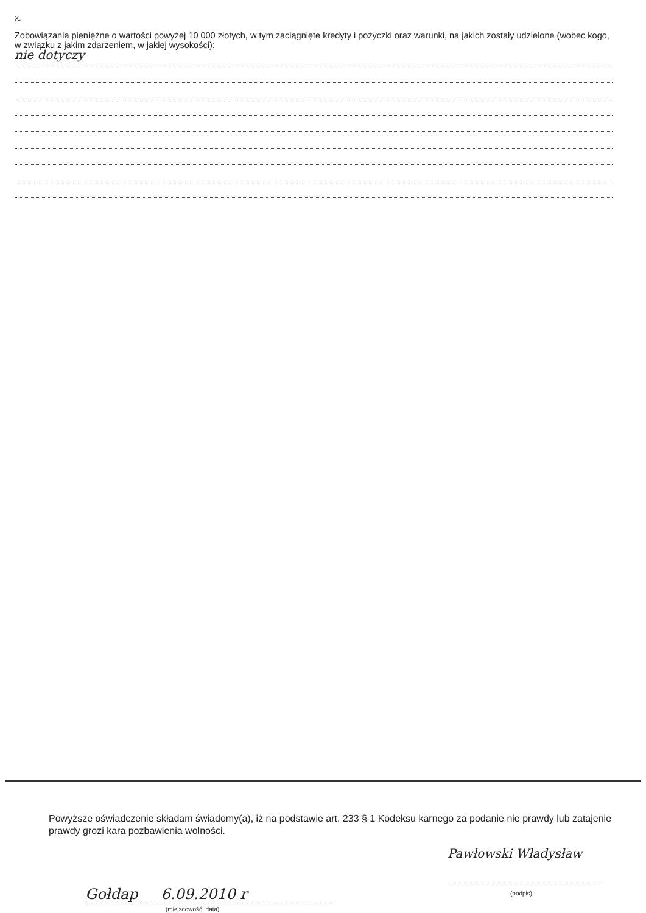X.
Zobowiązania pieniężne o wartości powyżej 10 000 złotych, w tym zaciągnięte kredyty i pożyczki oraz warunki, na jakich zostały udzielone (wobec kogo, w związku z jakim zdarzeniem, w jakiej wysokości):
nie dotyczy
Powyższe oświadczenie składam świadomy(a), iż na podstawie art. 233 § 1 Kodeksu karnego za podanie nie prawdy lub zatajenie prawdy grozi kara pozbawienia wolności.
Gołdap 6.09.2010 r
(miejscowość, data)
Pawłowski Władysław
(podpis)